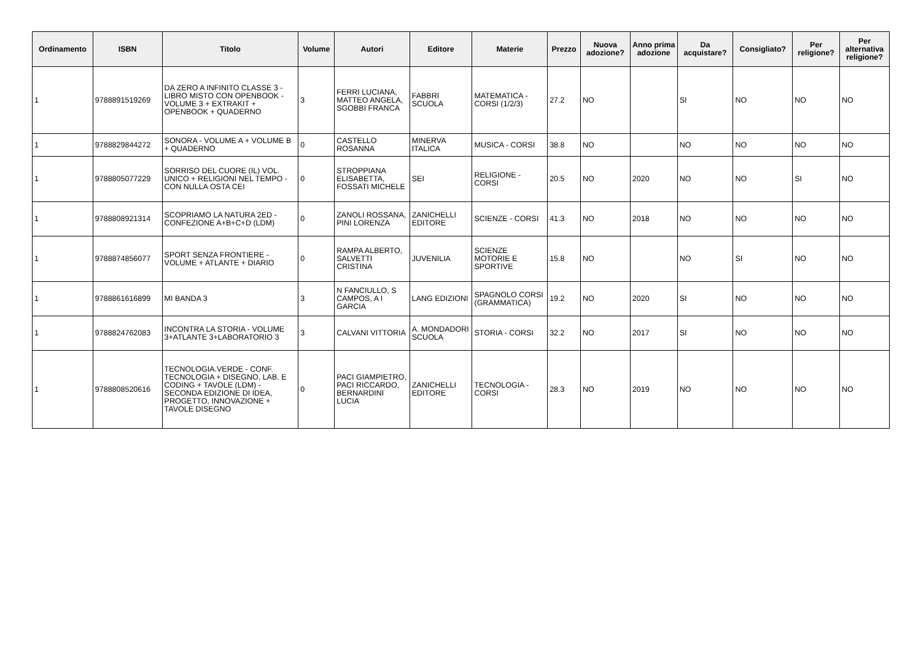| Ordinamento | ISBN | Titolo | Volume | Autori | Editore | Materie | Prezzo | Nuova adozione? | Anno prima adozione | Da acquistare? | Consigliato? | Per religione? | Per alternativa religione? |
| --- | --- | --- | --- | --- | --- | --- | --- | --- | --- | --- | --- | --- | --- |
| 1 | 9788891519269 | DA ZERO A INFINITO CLASSE 3 - LIBRO MISTO CON OPENBOOK - VOLUME 3 + EXTRAKIT + OPENBOOK + QUADERNO | 3 | FERRI LUCIANA, MATTEO ANGELA, SGOBBI FRANCA | FABBRI SCUOLA | MATEMATICA - CORSI (1/2/3) | 27.2 | NO | | SI | NO | NO | NO |
| 1 | 9788829844272 | SONORA - VOLUME A + VOLUME B + QUADERNO | 0 | CASTELLO ROSANNA | MINERVA ITALICA | MUSICA - CORSI | 38.8 | NO | | NO | NO | NO | NO |
| 1 | 9788805077229 | SORRISO DEL CUORE (IL) VOL. UNICO + RELIGIONI NEL TEMPO - CON NULLA OSTA CEI | 0 | STROPPIANA ELISABETTA, FOSSATI MICHELE | SEI | RELIGIONE - CORSI | 20.5 | NO | 2020 | NO | NO | SI | NO |
| 1 | 9788808921314 | SCOPRIAMO LA NATURA 2ED - CONFEZIONE A+B+C+D (LDM) | 0 | ZANOLI ROSSANA, PINI LORENZA | ZANICHELLI EDITORE | SCIENZE - CORSI | 41.3 | NO | 2018 | NO | NO | NO | NO |
| 1 | 9788874856077 | SPORT SENZA FRONTIERE - VOLUME + ATLANTE + DIARIO | 0 | RAMPA ALBERTO, SALVETTI CRISTINA | JUVENILIA | SCIENZE MOTORIE E SPORTIVE | 15.8 | NO | | NO | SI | NO | NO |
| 1 | 9788861616899 | MI BANDA 3 | 3 | N FANCIULLO, S CAMPOS, A I GARCIA | LANG EDIZIONI | SPAGNOLO CORSI (GRAMMATICA) | 19.2 | NO | 2020 | SI | NO | NO | NO |
| 1 | 9788824762083 | INCONTRA LA STORIA - VOLUME 3+ATLANTE 3+LABORATORIO 3 | 3 | CALVANI VITTORIA | A. MONDADORI SCUOLA | STORIA - CORSI | 32.2 | NO | 2017 | SI | NO | NO | NO |
| 1 | 9788808520616 | TECNOLOGIA.VERDE - CONF. TECNOLOGIA + DISEGNO, LAB. E CODING + TAVOLE (LDM) - SECONDA EDIZIONE DI IDEA, PROGETTO, INNOVAZIONE + TAVOLE DISEGNO | 0 | PACI GIAMPIETRO, PACI RICCARDO, BERNARDINI LUCIA | ZANICHELLI EDITORE | TECNOLOGIA - CORSI | 28.3 | NO | 2019 | NO | NO | NO | NO |